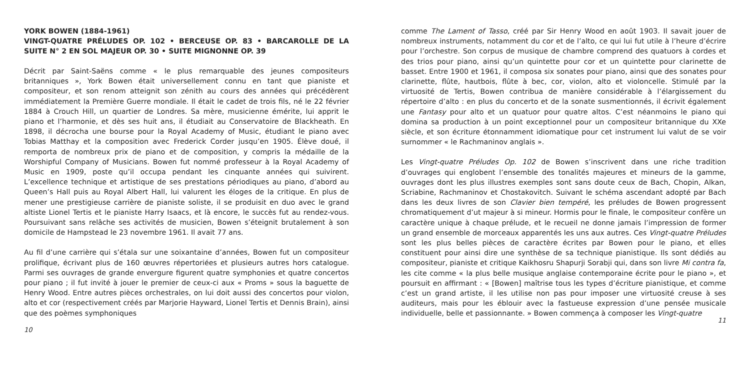YORK BOWEN (1884-1961)
VINGT-QUATRE PRÉLUDES OP. 102 • BERCEUSE OP. 83 • BARCAROLLE DE LA SUITE N° 2 EN SOL MAJEUR OP. 30 • SUITE MIGNONNE OP. 39
Décrit par Saint-Saëns comme « le plus remarquable des jeunes compositeurs britanniques », York Bowen était universellement connu en tant que pianiste et compositeur, et son renom atteignit son zénith au cours des années qui précédèrent immédiatement la Première Guerre mondiale. Il était le cadet de trois fils, né le 22 février 1884 à Crouch Hill, un quartier de Londres. Sa mère, musicienne émérite, lui apprit le piano et l’harmonie, et dès ses huit ans, il étudiait au Conservatoire de Blackheath. En 1898, il décrocha une bourse pour la Royal Academy of Music, étudiant le piano avec Tobias Matthay et la composition avec Frederick Corder jusqu’en 1905. Élève doué, il remporta de nombreux prix de piano et de composition, y compris la médaille de la Worshipful Company of Musicians. Bowen fut nommé professeur à la Royal Academy of Music en 1909, poste qu’il occupa pendant les cinquante années qui suivirent. L’excellence technique et artistique de ses prestations périodiques au piano, d’abord au Queen’s Hall puis au Royal Albert Hall, lui valurent les éloges de la critique. En plus de mener une prestigieuse carrière de pianiste soliste, il se produisit en duo avec le grand altiste Lionel Tertis et le pianiste Harry Isaacs, et là encore, le succès fut au rendez-vous. Poursuivant sans relâche ses activités de musicien, Bowen s’éteignit brutalement à son domicile de Hampstead le 23 novembre 1961. Il avait 77 ans.
Au fil d’une carrière qui s’étala sur une soixantaine d’années, Bowen fut un compositeur prolifique, écrivant plus de 160 œuvres répertoriées et plusieurs autres hors catalogue. Parmi ses ouvrages de grande envergure figurent quatre symphonies et quatre concertos pour piano ; il fut invité à jouer le premier de ceux-ci aux « Proms » sous la baguette de Henry Wood. Entre autres pièces orchestrales, on lui doit aussi des concertos pour violon, alto et cor (respectivement créés par Marjorie Hayward, Lionel Tertis et Dennis Brain), ainsi que des poèmes symphoniques
10
comme The Lament of Tasso, créé par Sir Henry Wood en août 1903. Il savait jouer de nombreux instruments, notamment du cor et de l’alto, ce qui lui fut utile à l’heure d’écrire pour l’orchestre. Son corpus de musique de chambre comprend des quatuors à cordes et des trios pour piano, ainsi qu’un quintette pour cor et un quintette pour clarinette de basset. Entre 1900 et 1961, il composa six sonates pour piano, ainsi que des sonates pour clarinette, flûte, hautbois, flûte à bec, cor, violon, alto et violoncelle. Stimulé par la virtuosité de Tertis, Bowen contribua de manière considérable à l’élargissement du répertoire d’alto : en plus du concerto et de la sonate susmentionnés, il écrivit également une Fantasy pour alto et un quatuor pour quatre altos. C’est néanmoins le piano qui domina sa production à un point exceptionnel pour un compositeur britannique du XXe siècle, et son écriture étonnamment idiomatique pour cet instrument lui valut de se voir surnommer « le Rachmaninov anglais ».
Les Vingt-quatre Préludes Op. 102 de Bowen s’inscrivent dans une riche tradition d’ouvrages qui englobent l’ensemble des tonalités majeures et mineurs de la gamme, ouvrages dont les plus illustres exemples sont sans doute ceux de Bach, Chopin, Alkan, Scriabine, Rachmaninov et Chostakovitch. Suivant le schéma ascendant adopté par Bach dans les deux livres de son Clavier bien tempéré, les préludes de Bowen progressent chromatiquement d’ut majeur à si mineur. Hormis pour le finale, le compositeur confère un caractère unique à chaque prélude, et le recueil ne donne jamais l’impression de former un grand ensemble de morceaux apparentés les uns aux autres. Ces Vingt-quatre Préludes sont les plus belles pièces de caractère écrites par Bowen pour le piano, et elles constituent pour ainsi dire une synthèse de sa technique pianistique. Ils sont dédiés au compositeur, pianiste et critique Kaikhosru Shapurji Sorabji qui, dans son livre Mi contra fa, les cite comme « la plus belle musique anglaise contemporaine écrite pour le piano », et poursuit en affirmant : « [Bowen] maîtrise tous les types d’écriture pianistique, et comme c’est un grand artiste, il les utilise non pas pour imposer une virtuosité creuse à ses auditeurs, mais pour les éblouir avec la fastueuse expression d’une pensée musicale individuelle, belle et passionnante. » Bowen commença à composer les Vingt-quatre
11